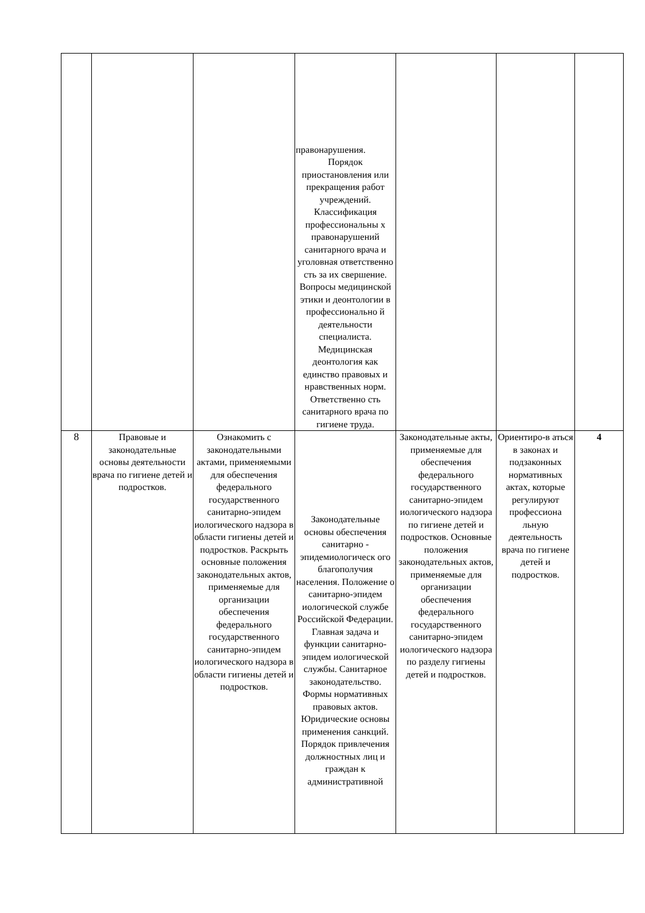| | | | правонарушения. Порядок приостановления или прекращения работ учреждений. Классификация профессиональны х правонарушений санитарного врача и уголовная ответственно сть за их свершение. Вопросы медицинской этики и деонтологии в профессионально й деятельности специалиста. Медицинская деонтология как единство правовых и нравственных норм. Ответственно сть санитарного врача по гигиене труда. | | | |
| 8 | Правовые и законодательные основы деятельности врача по гигиене детей и подростков. | Ознакомить с законодательными актами, применяемыми для обеспечения федерального государственного санитарно-эпидем иологического надзора в области гигиены детей и подростков. Раскрыть основные положения законодательных актов, применяемые для организации обеспечения федерального государственного санитарно-эпидем иологического надзора в области гигиены детей и подростков. | Законодательные основы обеспечения санитарно - эпидемиологическ ого благополучия населения. Положение о санитарно-эпидем иологической службе Российской Федерации. Главная задача и функции санитарно-эпидем иологической службы. Санитарное законодательство. Формы нормативных правовых актов. Юридические основы применения санкций. Порядок привлечения должностных лиц и граждан к административной | Законодательные акты, применяемые для обеспечения федерального государственного санитарно-эпидем иологического надзора по гигиене детей и подростков. Основные положения законодательных актов, применяемые для организации обеспечения федерального государственного санитарно-эпидем иологического надзора по разделу гигиены детей и подростков. | Ориентиро-в аться в законах и подзаконных нормативных актах, которые регулируют профессиона льную деятельность врача по гигиене детей и подростков. | 4 |